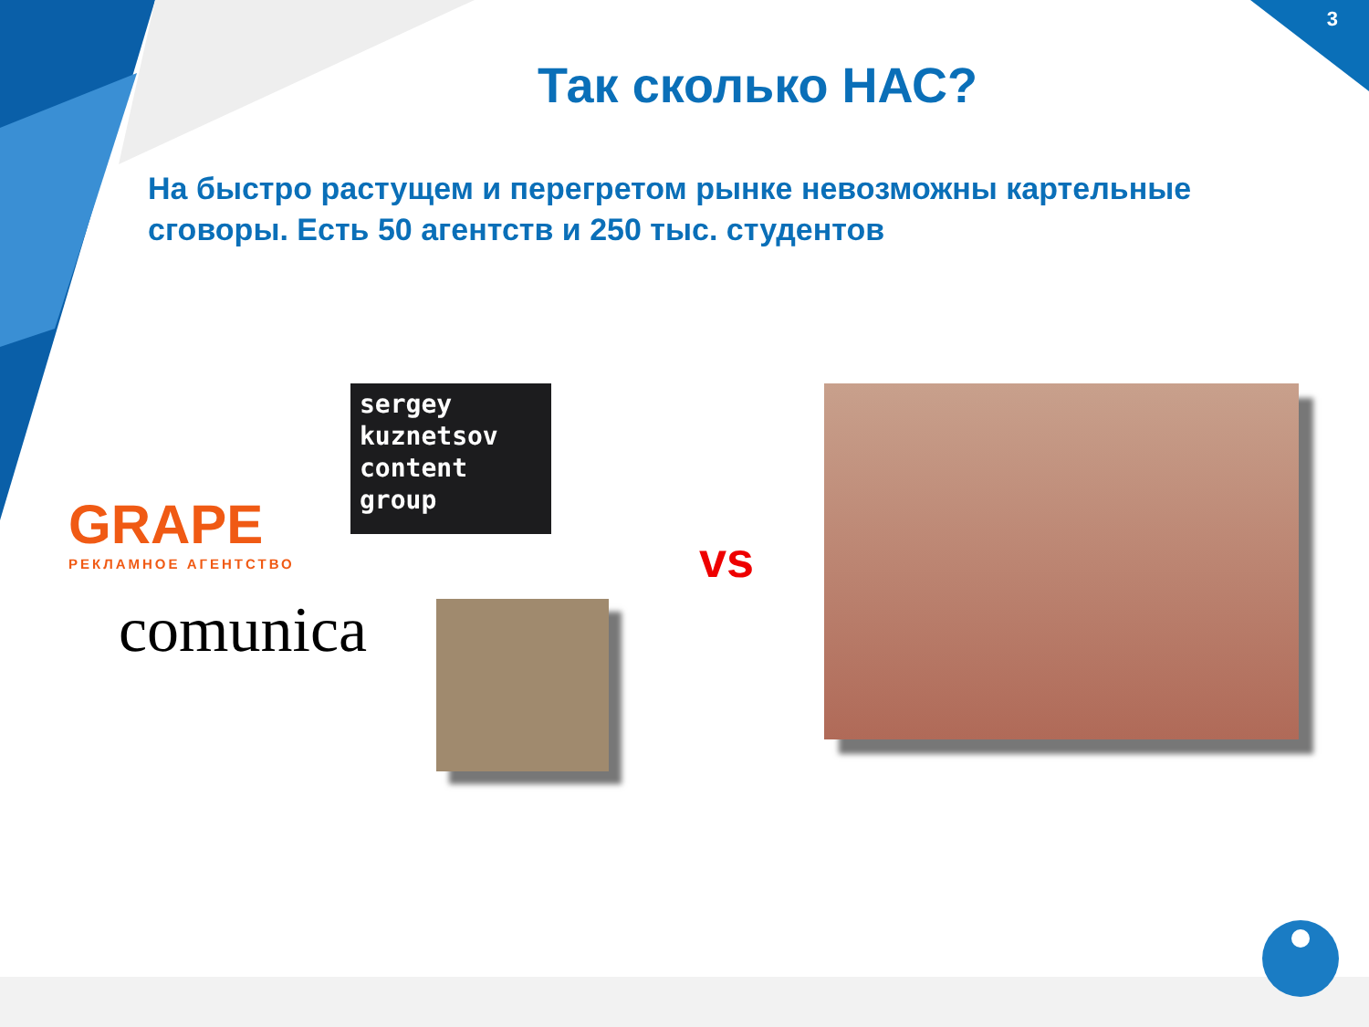3
Так сколько НАС?
На быстро растущем и перегретом рынке невозможны картельные сговоры. Есть 50 агентств и 250 тыс. студентов
GRAPE
РЕКЛАМНОЕ АГЕНТСТВО
sergey kuznetsov content group
comunica
vs